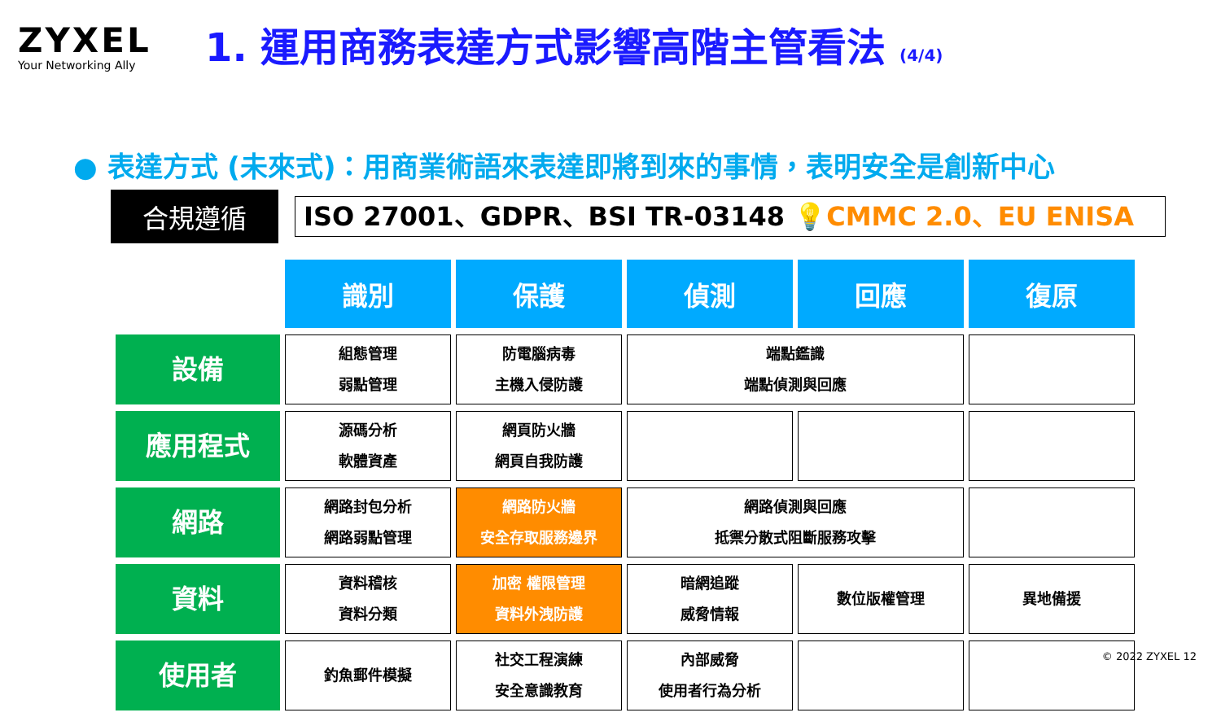ZYXEL
Your Networking Ally
1. 運用商務表達方式影響高階主管看法 (4/4)
● 表達方式 (未來式)：用商業術語來表達即將到來的事情，表明安全是創新中心
合規遵循
ISO 27001、GDPR、BSI TR-03148 💡CMMC 2.0、EU ENISA
| | 識別 | 保護 | 偵測 | 回應 | 復原 |
| 設備 | 組態管理 弱點管理 | 防電腦病毒 主機入侵防護 | 端點鑑識 端點偵測與回應 | | |
| 應用程式 | 源碼分析 軟體資產 | 網頁防火牆 網頁自我防護 | | | |
| 網路 | 網路封包分析 網路弱點管理 | 網路防火牆 安全存取服務邊界 | 網路偵測與回應 抵禦分散式阻斷服務攻擊 | | |
| 資料 | 資料稽核 資料分類 | 加密 權限管理 資料外洩防護 | 暗網追蹤 威脅情報 | 數位版權管理 | 異地備援 |
| 使用者 | 釣魚郵件模擬 | 社交工程演練 安全意識教育 | 內部威脅 使用者行為分析 | | |
© 2022 ZYXEL 12